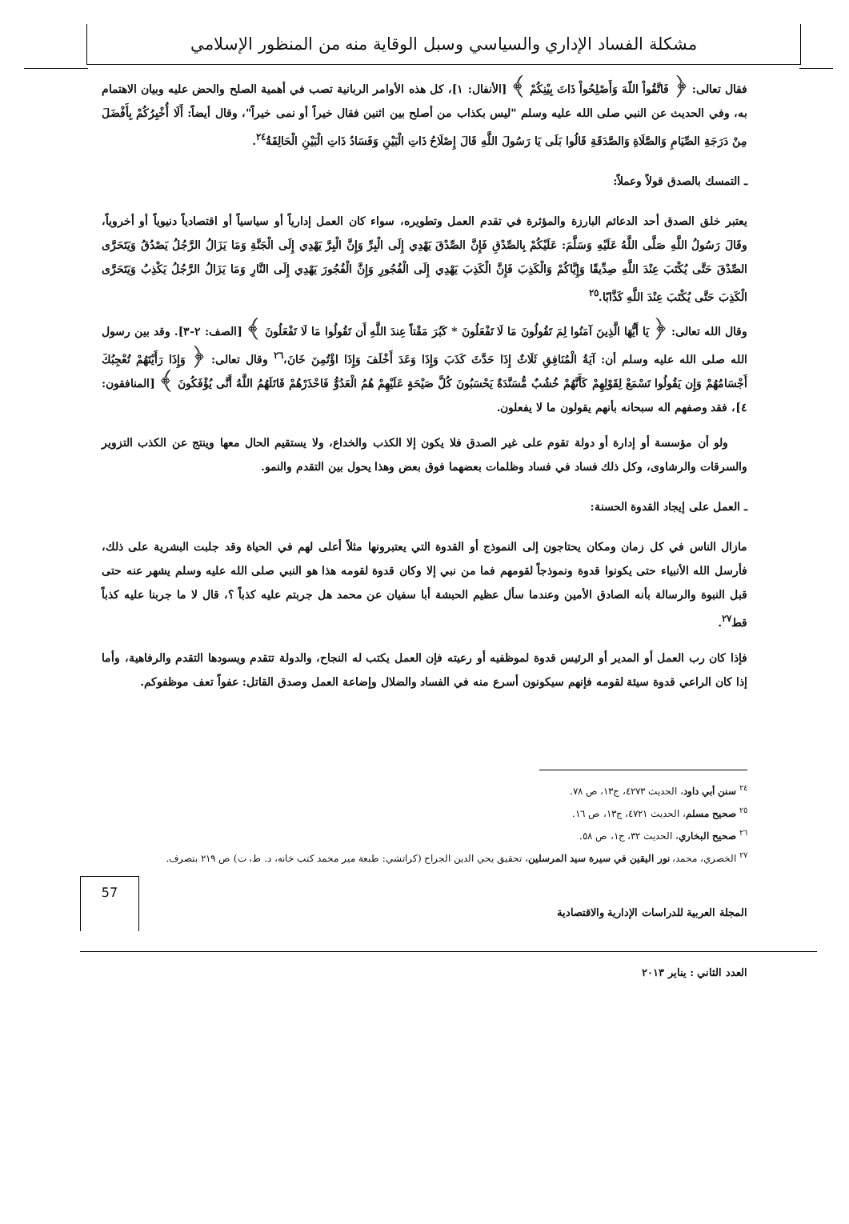مشكلة الفساد الإداري والسياسي وسبل الوقاية منه من المنظور الإسلامي
فقال تعالى: ﴿ فَاتَّقُواْ اللّهَ وَأَصْلِحُواْ ذَاتَ بِيْنِكُمْ ﴾ [الأنفال: ١]، كل هذه الأوامر الربانية تصب في أهمية الصلح والحض عليه وبيان الاهتمام به، وفي الحديث عن النبي صلى الله عليه وسلم "ليس بكذاب من أصلح بين اثنين فقال خيراً أو نمى خيراً"، وقال أيضاً: أَلَا أُخْبِرُكُمْ بِأَفْضَلَ مِنْ دَرَجَةِ الصِّيَامِ وَالصَّلَاةِ وَالصَّدَقَةِ قَالُوا بَلَى يَا رَسُولَ اللَّهِ قَالَ إِصْلَاحُ ذَاتِ الْبَيْنِ وَفَسَادُ ذَاتِ الْبَيْنِ الْحَالِقَةُ<sup>٢٤</sup>.
ـ التمسك بالصدق قولاً وعملاً:
يعتبر خلق الصدق أحد الدعائم البارزة والمؤثرة في تقدم العمل وتطويره، سواء كان العمل إدارياً أو سياسياً أو اقتصادياً دنيوياً أو أخروياً، وقَالَ رَسُولُ اللَّهِ صَلَّى اللَّهُ عَلَيْهِ وَسَلَّمَ: عَلَيْكُمْ بِالصِّدْقِ فَإِنَّ الصِّدْقَ يَهْدِي إِلَى الْبِرِّ وَإِنَّ الْبِرَّ يَهْدِي إِلَى الْجَنَّةِ وَمَا يَزَالُ الرَّجُلُ يَصْدُقُ وَيَتَحَرَّى الصِّدْقَ حَتَّى يُكْتَبَ عِنْدَ اللَّهِ صِدِّيقًا وَإِيَّاكُمْ وَالْكَذِبَ فَإِنَّ الْكَذِبَ يَهْدِي إِلَى الْفُجُورِ وَإِنَّ الْفُجُورَ يَهْدِي إِلَى النَّارِ وَمَا يَزَالُ الرَّجُلُ يَكْذِبُ وَيَتَحَرَّى الْكَذِبَ حَتَّى يُكْتَبَ عِنْدَ اللَّهِ كَذَّابًا.<sup>٢٥</sup>
وقال الله تعالى: ﴿ يَا أَيُّهَا الَّذِينَ آمَنُوا لِمَ تَقُولُونَ مَا لَا تَفْعَلُونَ * كَبُرَ مَقْتاً عِندَ اللَّهِ أَن تَقُولُوا مَا لَا تَفْعَلُونَ ﴾ [الصف: ٢-٣]. وقد بين رسول الله صلى الله عليه وسلم أن: آيَةُ الْمُنَافِقِ ثَلَاثٌ إِذَا حَدَّثَ كَذَبَ وَإِذَا وَعَدَ أَخْلَفَ وَإِذَا اؤْتُمِنَ خَانَ،<sup>٢٦</sup> وقال تعالى: ﴿ وَإِذَا رَأَيْتَهُمْ تُعْجِبُكَ أَجْسَامُهُمْ وَإِن يَقُولُوا تَسْمَعْ لِقَوْلِهِمْ كَأَنَّهُمْ خُشُبٌ مُّسَنَّدَةٌ يَحْسَبُونَ كُلَّ صَيْحَةٍ عَلَيْهِمْ هُمُ الْعَدُوُّ فَاحْذَرْهُمْ قَاتَلَهُمُ اللَّهُ أَنَّى يُؤْفَكُونَ ﴾ [المنافقون: ٤]، فقد وصفهم اله سبحانه بأنهم يقولون ما لا يفعلون.
ولو أن مؤسسة أو إدارة أو دولة تقوم على غير الصدق فلا يكون إلا الكذب والخداع، ولا يستقيم الحال معها وينتج عن الكذب التزوير والسرقات والرشاوى، وكل ذلك فساد في فساد وظلمات بعضهما فوق بعض وهذا يحول بين التقدم والنمو.
ـ العمل على إيجاد القدوة الحسنة:
مازال الناس في كل زمان ومكان يحتاجون إلى النموذج أو القدوة التي يعتبرونها مثلاً أعلى لهم في الحياة وقد جلبت البشرية على ذلك، فأرسل الله الأنبياء حتى يكونوا قدوة ونموذجاً لقومهم فما من نبي إلا وكان قدوة لقومه هذا هو النبي صلى الله عليه وسلم يشهر عنه حتى قبل النبوة والرسالة بأنه الصادق الأمين وعندما سأل عظيم الحبشة أبا سفيان عن محمد هل جربتم عليه كذباً ؟، قال لا ما جربنا عليه كذباً قط<sup>٢٧</sup>.
فإذا كان رب العمل أو المدير أو الرئيس قدوة لموظفيه أو رعيته فإن العمل يكتب له النجاح، والدولة تتقدم ويسودها التقدم والرفاهية، وأما إذا كان الراعي قدوة سيئة لقومه فإنهم سيكونون أسرع منه في الفساد والضلال وإضاعة العمل وصدق القاتل: عفواً تعف موظفوكم.
<sup>٢٤</sup> سنن أبي داود، الحديث ٤٢٧٣، ج١٣، ص ٧٨.
<sup>٢٥</sup> صحيح مسلم، الحديث ٤٧٢١، ج١٣، ص ١٦.
<sup>٢٦</sup> صحيح البخاري، الحديث ٣٢، ج١، ص ٥٨.
<sup>٢٧</sup> الخصري، محمد، نور اليقين في سيرة سيد المرسلين، تحقيق يحي الدين الجراح (كراتشي: طبعة مير محمد كتب خانه، د. ط، ت) ص ٢١٩ بتصرف.
المجلة العربية للدراسات الإدارية والاقتصادية
57
العدد الثاني : يناير ٢٠١٣